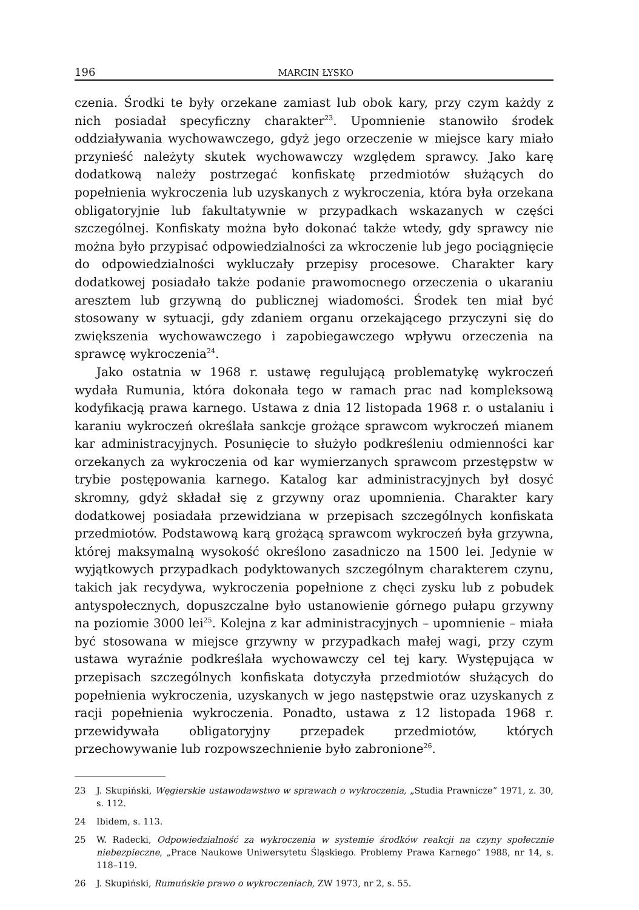196 MARCIN ŁYSKO
czenia. Środki te były orzekane zamiast lub obok kary, przy czym każdy z nich posiadał specyficzny charakter<sup>23</sup>. Upomnienie stanowiło środek oddziaływania wychowawczego, gdyż jego orzeczenie w miejsce kary miało przynieść należyty skutek wychowawczy względem sprawcy. Jako karę dodatkową należy postrzegać konfiskatę przedmiotów służących do popełnienia wykroczenia lub uzyskanych z wykroczenia, która była orzekana obligatoryjnie lub fakultatywnie w przypadkach wskazanych w części szczególnej. Konfiskaty można było dokonać także wtedy, gdy sprawcy nie można było przypisać odpowiedzialności za wkroczenie lub jego pociągnięcie do odpowiedzialności wykluczały przepisy procesowe. Charakter kary dodatkowej posiadało także podanie prawomocnego orzeczenia o ukaraniu aresztem lub grzywną do publicznej wiadomości. Środek ten miał być stosowany w sytuacji, gdy zdaniem organu orzekającego przyczyni się do zwiększenia wychowawczego i zapobiegawczego wpływu orzeczenia na sprawcę wykroczenia<sup>24</sup>.
Jako ostatnia w 1968 r. ustawę regulującą problematykę wykroczeń wydała Rumunia, która dokonała tego w ramach prac nad kompleksową kodyfikacją prawa karnego. Ustawa z dnia 12 listopada 1968 r. o ustalaniu i karaniu wykroczeń określała sankcje grożące sprawcom wykroczeń mianem kar administracyjnych. Posunięcie to służyło podkreśleniu odmienności kar orzekanych za wykroczenia od kar wymierzanych sprawcom przestępstw w trybie postępowania karnego. Katalog kar administracyjnych był dosyć skromny, gdyż składał się z grzywny oraz upomnienia. Charakter kary dodatkowej posiadała przewidziana w przepisach szczególnych konfiskata przedmiotów. Podstawową karą grożącą sprawcom wykroczeń była grzywna, której maksymalną wysokość określono zasadniczo na 1500 lei. Jedynie w wyjątkowych przypadkach podyktowanych szczególnym charakterem czynu, takich jak recydywa, wykroczenia popełnione z chęci zysku lub z pobudek antyspołecznych, dopuszczalne było ustanowienie górnego pułapu grzywny na poziomie 3000 lei<sup>25</sup>. Kolejna z kar administracyjnych – upomnienie – miała być stosowana w miejsce grzywny w przypadkach małej wagi, przy czym ustawa wyraźnie podkreślała wychowawczy cel tej kary. Występująca w przepisach szczególnych konfiskata dotyczyła przedmiotów służących do popełnienia wykroczenia, uzyskanych w jego następstwie oraz uzyskanych z racji popełnienia wykroczenia. Ponadto, ustawa z 12 listopada 1968 r. przewidywała obligatoryjny przepadek przedmiotów, których przechowywanie lub rozpowszechnienie było zabronione<sup>26</sup>.
23 J. Skupiński, Węgierskie ustawodawstwo w sprawach o wykroczenia, „Studia Prawnicze” 1971, z. 30, s. 112.
24 Ibidem, s. 113.
25 W. Radecki, Odpowiedzialność za wykroczenia w systemie środków reakcji na czyny społecznie niebezpieczne, „Prace Naukowe Uniwersytetu Śląskiego. Problemy Prawa Karnego” 1988, nr 14, s. 118–119.
26 J. Skupiński, Rumuńskie prawo o wykroczeniach, ZW 1973, nr 2, s. 55.